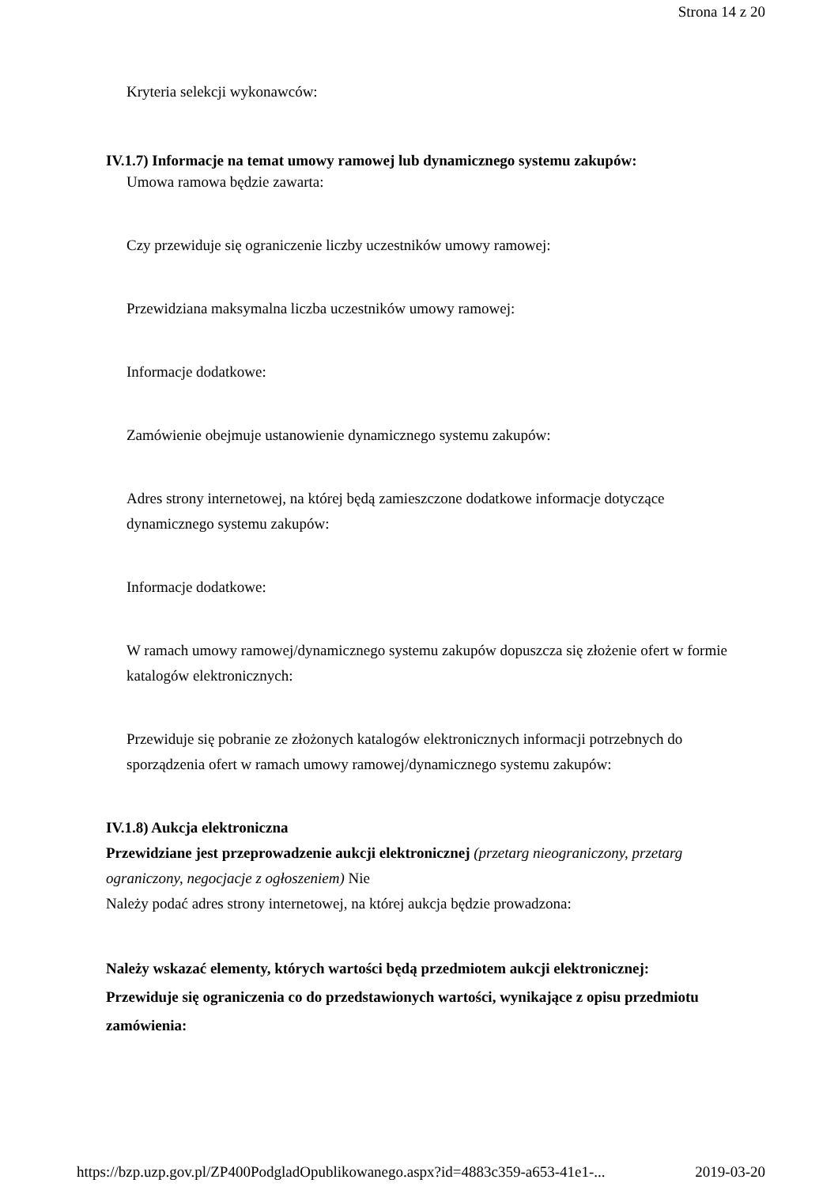Strona 14 z 20
Kryteria selekcji wykonawców:
IV.1.7) Informacje na temat umowy ramowej lub dynamicznego systemu zakupów:
Umowa ramowa będzie zawarta:
Czy przewiduje się ograniczenie liczby uczestników umowy ramowej:
Przewidziana maksymalna liczba uczestników umowy ramowej:
Informacje dodatkowe:
Zamówienie obejmuje ustanowienie dynamicznego systemu zakupów:
Adres strony internetowej, na której będą zamieszczone dodatkowe informacje dotyczące dynamicznego systemu zakupów:
Informacje dodatkowe:
W ramach umowy ramowej/dynamicznego systemu zakupów dopuszcza się złożenie ofert w formie katalogów elektronicznych:
Przewiduje się pobranie ze złożonych katalogów elektronicznych informacji potrzebnych do sporządzenia ofert w ramach umowy ramowej/dynamicznego systemu zakupów:
IV.1.8) Aukcja elektroniczna
Przewidziane jest przeprowadzenie aukcji elektronicznej (przetarg nieograniczony, przetarg ograniczony, negocjacje z ogłoszeniem) Nie
Należy podać adres strony internetowej, na której aukcja będzie prowadzona:
Należy wskazać elementy, których wartości będą przedmiotem aukcji elektronicznej:
Przewiduje się ograniczenia co do przedstawionych wartości, wynikające z opisu przedmiotu zamówienia:
https://bzp.uzp.gov.pl/ZP400PodgladOpublikowanego.aspx?id=4883c359-a653-41e1-... 2019-03-20